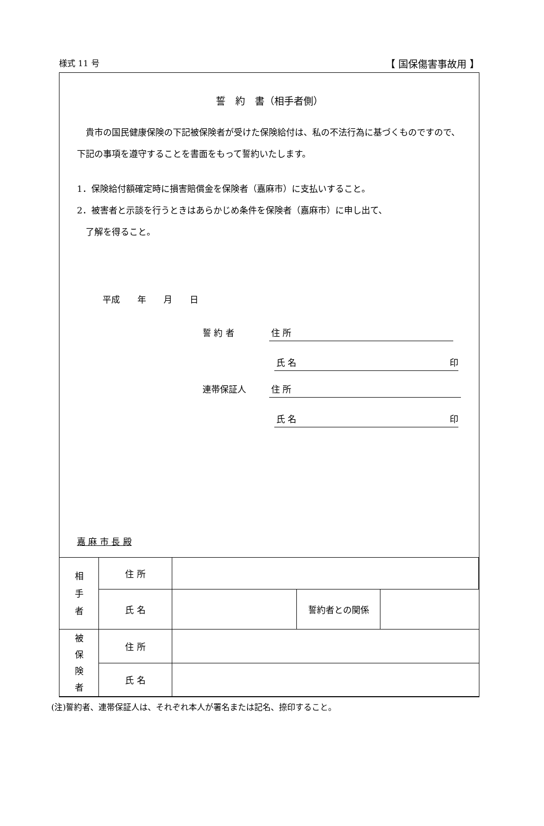様式 11 号 【 国保傷害事故用 】
誓　約　書（相手者側）
　貴市の国民健康保険の下記被保険者が受けた保険給付は、私の不法行為に基づくものですので、下記の事項を遵守することを書面をもって誓約いたします。
1．保険給付額確定時に損害賠償金を保険者（嘉麻市）に支払いすること。
2．被害者と示談を行うときはあらかじめ条件を保険者（嘉麻市）に申し出て、
　了解を得ること。
平成　　年　　月　　日
誓 約 者 住 所
氏 名 印
連帯保証人 住 所
氏 名 印
嘉 麻 市 長 殿
| 相 手 者 | 住 所 | | | |
| | 氏 名 | | 誓約者との関係 | |
| 被 保 険 者 | 住 所 | | | |
| | 氏 名 | | | |
(注)誓約者、連帯保証人は、それぞれ本人が署名または記名、捺印すること。